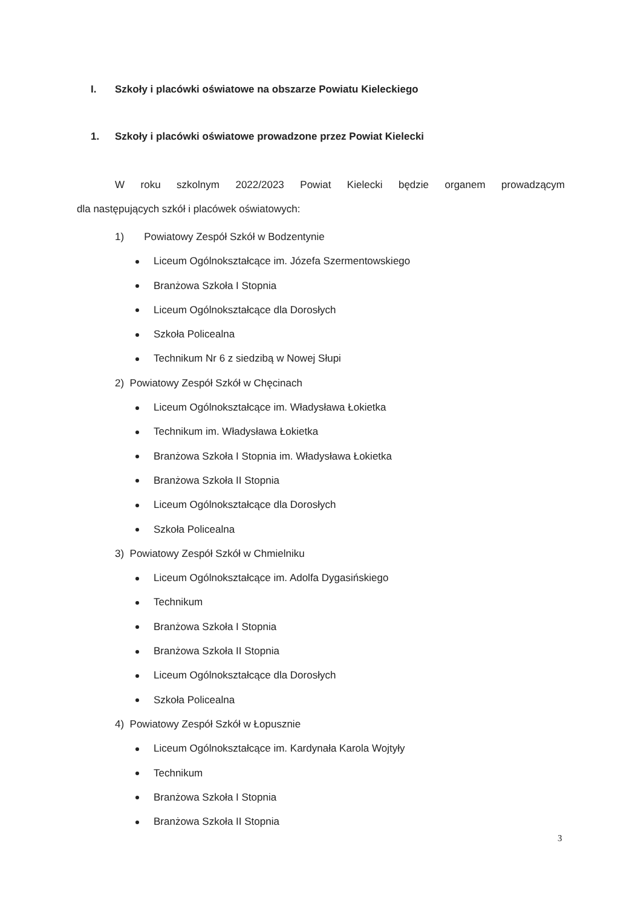I. Szkoły i placówki oświatowe na obszarze Powiatu Kieleckiego
1. Szkoły i placówki oświatowe prowadzone przez Powiat Kielecki
W roku szkolnym 2022/2023 Powiat Kielecki będzie organem prowadzącym
dla następujących szkół i placówek oświatowych:
1) Powiatowy Zespół Szkół w Bodzentynie
Liceum Ogólnokształcące im. Józefa Szermentowskiego
Branżowa Szkoła I Stopnia
Liceum Ogólnokształcące dla Dorosłych
Szkoła Policealna
Technikum Nr 6 z siedzibą w Nowej Słupi
2) Powiatowy Zespół Szkół w Chęcinach
Liceum Ogólnokształcące im. Władysława Łokietka
Technikum im. Władysława Łokietka
Branżowa Szkoła I Stopnia im. Władysława Łokietka
Branżowa Szkoła II Stopnia
Liceum Ogólnokształcące dla Dorosłych
Szkoła Policealna
3) Powiatowy Zespół Szkół w Chmielniku
Liceum Ogólnokształcące im. Adolfa Dygasińskiego
Technikum
Branżowa Szkoła I Stopnia
Branżowa Szkoła II Stopnia
Liceum Ogólnokształcące dla Dorosłych
Szkoła Policealna
4) Powiatowy Zespół Szkół w Łopusznie
Liceum Ogólnokształcące im. Kardynała Karola Wojtyły
Technikum
Branżowa Szkoła I Stopnia
Branżowa Szkoła II Stopnia
3